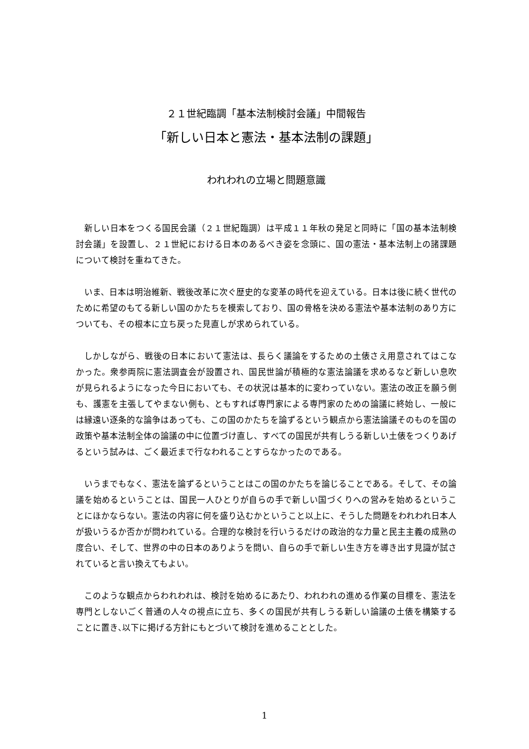２１世紀臨調「基本法制検討会議」中間報告
「新しい日本と憲法・基本法制の課題」
われわれの立場と問題意識
新しい日本をつくる国民会議（２１世紀臨調）は平成１１年秋の発足と同時に「国の基本法制検討会議」を設置し、２１世紀における日本のあるべき姿を念頭に、国の憲法・基本法制上の諸課題について検討を重ねてきた。
いま、日本は明治維新、戦後改革に次ぐ歴史的な変革の時代を迎えている。日本は後に続く世代のために希望のもてる新しい国のかたちを模索しており、国の骨格を決める憲法や基本法制のあり方についても、その根本に立ち戻った見直しが求められている。
しかしながら、戦後の日本において憲法は、長らく議論をするための土俵さえ用意されてはこなかった。衆参両院に憲法調査会が設置され、国民世論が積極的な憲法論議を求めるなど新しい息吹が見られるようになった今日においても、その状況は基本的に変わっていない。憲法の改正を願う側も、護憲を主張してやまない側も、ともすれば専門家による専門家のための論議に終始し、一般には縁遠い逐条的な論争はあっても、この国のかたちを論ずるという観点から憲法論議そのものを国の政策や基本法制全体の論議の中に位置づけ直し、すべての国民が共有しうる新しい土俵をつくりあげるという試みは、ごく最近まで行なわれることすらなかったのである。
いうまでもなく、憲法を論ずるということはこの国のかたちを論じることである。そして、その論議を始めるということは、国民一人ひとりが自らの手で新しい国づくりへの営みを始めるということにほかならない。憲法の内容に何を盛り込むかということ以上に、そうした問題をわれわれ日本人が扱いうるか否かが問われている。合理的な検討を行いうるだけの政治的な力量と民主主義の成熟の度合い、そして、世界の中の日本のありようを問い、自らの手で新しい生き方を導き出す見識が試されていると言い換えてもよい。
このような観点からわれわれは、検討を始めるにあたり、われわれの進める作業の目標を、憲法を専門としないごく普通の人々の視点に立ち、多くの国民が共有しうる新しい論議の土俵を構築することに置き､以下に掲げる方針にもとづいて検討を進めることとした。
1